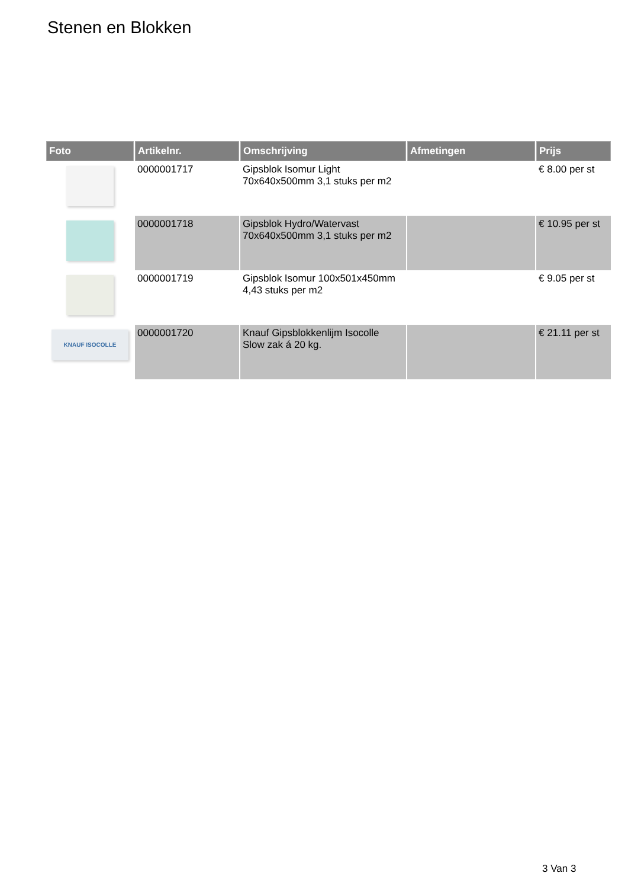Stenen en Blokken
| Foto | Artikelnr. | Omschrijving | Afmetingen | Prijs |
| --- | --- | --- | --- | --- |
| | 0000001717 | Gipsblok Isomur Light 70x640x500mm 3,1 stuks per m2 | | € 8.00 per st |
| | 0000001718 | Gipsblok Hydro/Watervast 70x640x500mm 3,1 stuks per m2 | | € 10.95 per st |
| | 0000001719 | Gipsblok Isomur 100x501x450mm 4,43 stuks per m2 | | € 9.05 per st |
| KNAUF ISOCOLLE | 0000001720 | Knauf Gipsblokkenlijm Isocolle Slow zak á 20 kg. | | € 21.11 per st |
3 Van 3